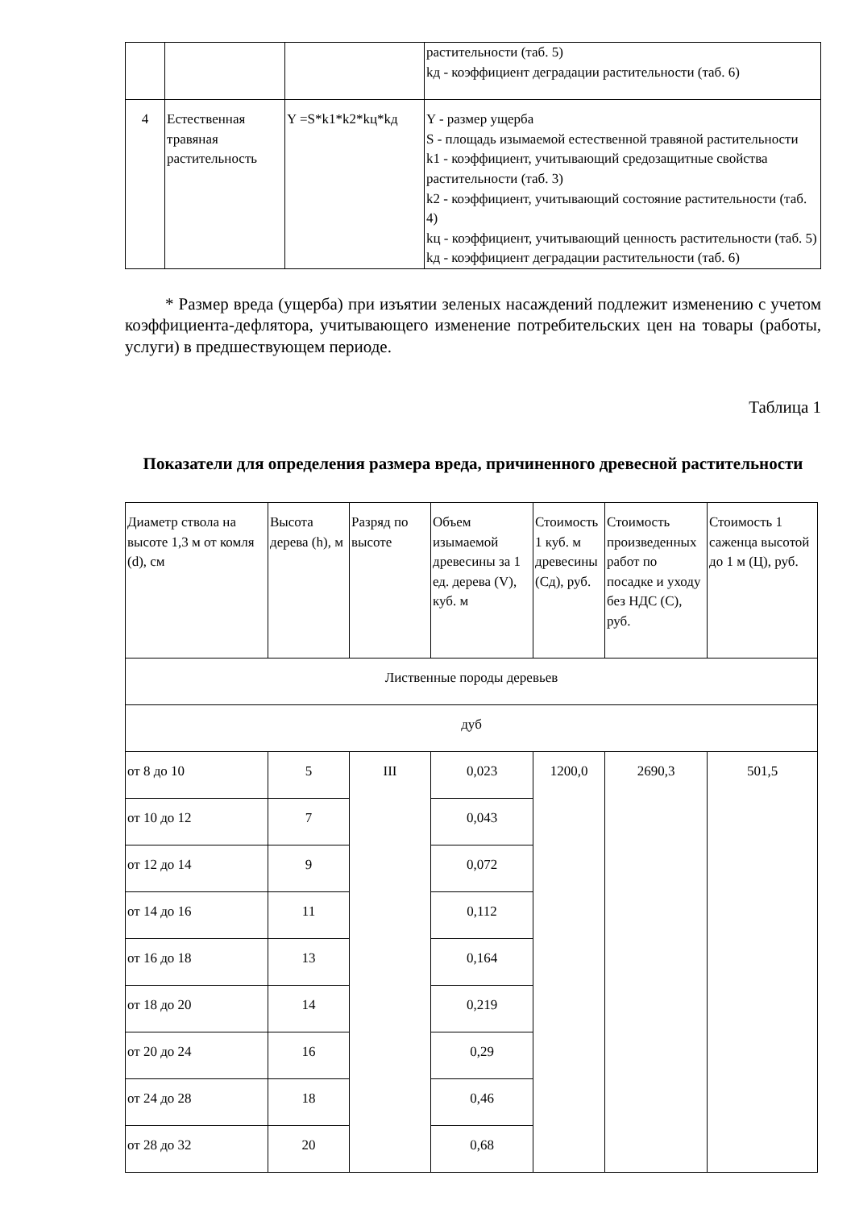| | | | растительности (таб. 5) kд - коэффициент деградации растительности (таб. 6) |
| 4 | Естественная травяная растительность | Y =S*k1*k2*kц*kд | Y - размер ущерба S - площадь изымаемой естественной травяной растительности k1 - коэффициент, учитывающий средозащитные свойства растительности (таб. 3) k2 - коэффициент, учитывающий состояние растительности (таб. 4) kц - коэффициент, учитывающий ценность растительности (таб. 5) kд - коэффициент деградации растительности (таб. 6) |
* Размер вреда (ущерба) при изъятии зеленых насаждений подлежит изменению с учетом коэффициента-дефлятора, учитывающего изменение потребительских цен на товары (работы, услуги) в предшествующем периоде.
Таблица 1
Показатели для определения размера вреда, причиненного древесной растительности
| Диаметр ствола на высоте 1,3 м от комля (d), см | Высота дерева (h), м | Разряд по высоте | Объем изымаемой древесины за 1 ед. дерева (V), куб. м | Стоимость 1 куб. м древесины (Сд), руб. | Стоимость произведенных работ по посадке и уходу без НДС (С), руб. | Стоимость 1 саженца высотой до 1 м (Ц), руб. |
| Лиственные породы деревьев | | | | | | |
| дуб | | | | | | |
| от 8 до 10 | 5 | III | 0,023 | 1200,0 | 2690,3 | 501,5 |
| от 10 до 12 | 7 | | 0,043 | | | |
| от 12 до 14 | 9 | | 0,072 | | | |
| от 14 до 16 | 11 | | 0,112 | | | |
| от 16 до 18 | 13 | | 0,164 | | | |
| от 18 до 20 | 14 | | 0,219 | | | |
| от 20 до 24 | 16 | | 0,29 | | | |
| от 24 до 28 | 18 | | 0,46 | | | |
| от 28 до 32 | 20 | | 0,68 | | | |